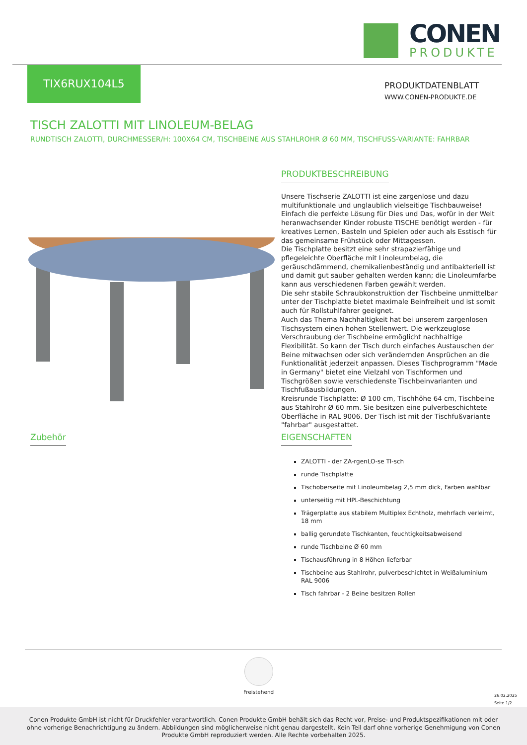CONEN
PRODUKTE
TIX6RUX104L5
PRODUKTDATENBLATT
WWW.CONEN-PRODUKTE.DE
TISCH ZALOTTI MIT LINOLEUM-BELAG
RUNDTISCH ZALOTTI, DURCHMESSER/H: 100X64 CM, TISCHBEINE AUS STAHLROHR Ø 60 MM, TISCHFUSS-VARIANTE: FAHRBAR
PRODUKTBESCHREIBUNG
Unsere Tischserie ZALOTTI ist eine zargenlose und dazu multifunktionale und unglaublich vielseitige Tischbauweise! Einfach die perfekte Lösung für Dies und Das, wofür in der Welt heranwachsender Kinder robuste TISCHE benötigt werden - für kreatives Lernen, Basteln und Spielen oder auch als Esstisch für das gemeinsame Frühstück oder Mittagessen.
Die Tischplatte besitzt eine sehr strapazierfähige und pflegeleichte Oberfläche mit Linoleumbelag, die geräuschdämmend, chemikalienbeständig und antibakteriell ist und damit gut sauber gehalten werden kann; die Linoleumfarbe kann aus verschiedenen Farben gewählt werden.
Die sehr stabile Schraubkonstruktion der Tischbeine unmittelbar unter der Tischplatte bietet maximale Beinfreiheit und ist somit auch für Rollstuhlfahrer geeignet.
Auch das Thema Nachhaltigkeit hat bei unserem zargenlosen Tischsystem einen hohen Stellenwert. Die werkzeuglose Verschraubung der Tischbeine ermöglicht nachhaltige Flexibilität. So kann der Tisch durch einfaches Austauschen der Beine mitwachsen oder sich verändernden Ansprüchen an die Funktionalität jederzeit anpassen. Dieses Tischprogramm "Made in Germany" bietet eine Vielzahl von Tischformen und Tischgrößen sowie verschiedenste Tischbeinvarianten und Tischfußausbildungen.
Kreisrunde Tischplatte: Ø 100 cm, Tischhöhe 64 cm, Tischbeine aus Stahlrohr Ø 60 mm. Sie besitzen eine pulverbeschichtete Oberfläche in RAL 9006. Der Tisch ist mit der Tischfußvariante "fahrbar" ausgestattet.
Zubehör
EIGENSCHAFTEN
ZALOTTI - der ZA-rgenLO-se TI-sch
runde Tischplatte
Tischoberseite mit Linoleumbelag 2,5 mm dick, Farben wählbar
unterseitig mit HPL-Beschichtung
Trägerplatte aus stabilem Multiplex Echtholz, mehrfach verleimt, 18 mm
ballig gerundete Tischkanten, feuchtigkeitsabweisend
runde Tischbeine Ø 60 mm
Tischausführung in 8 Höhen lieferbar
Tischbeine aus Stahlrohr, pulverbeschichtet in Weißaluminium RAL 9006
Tisch fahrbar - 2 Beine besitzen Rollen
Freistehend
26.02.2025
Seite 1/2
Conen Produkte GmbH ist nicht für Druckfehler verantwortlich. Conen Produkte GmbH behält sich das Recht vor, Preise- und Produktspezifikationen mit oder ohne vorherige Benachrichtigung zu ändern. Abbildungen sind möglicherweise nicht genau dargestellt. Kein Teil darf ohne vorherige Genehmigung von Conen Produkte GmbH reproduziert werden. Alle Rechte vorbehalten 2025.